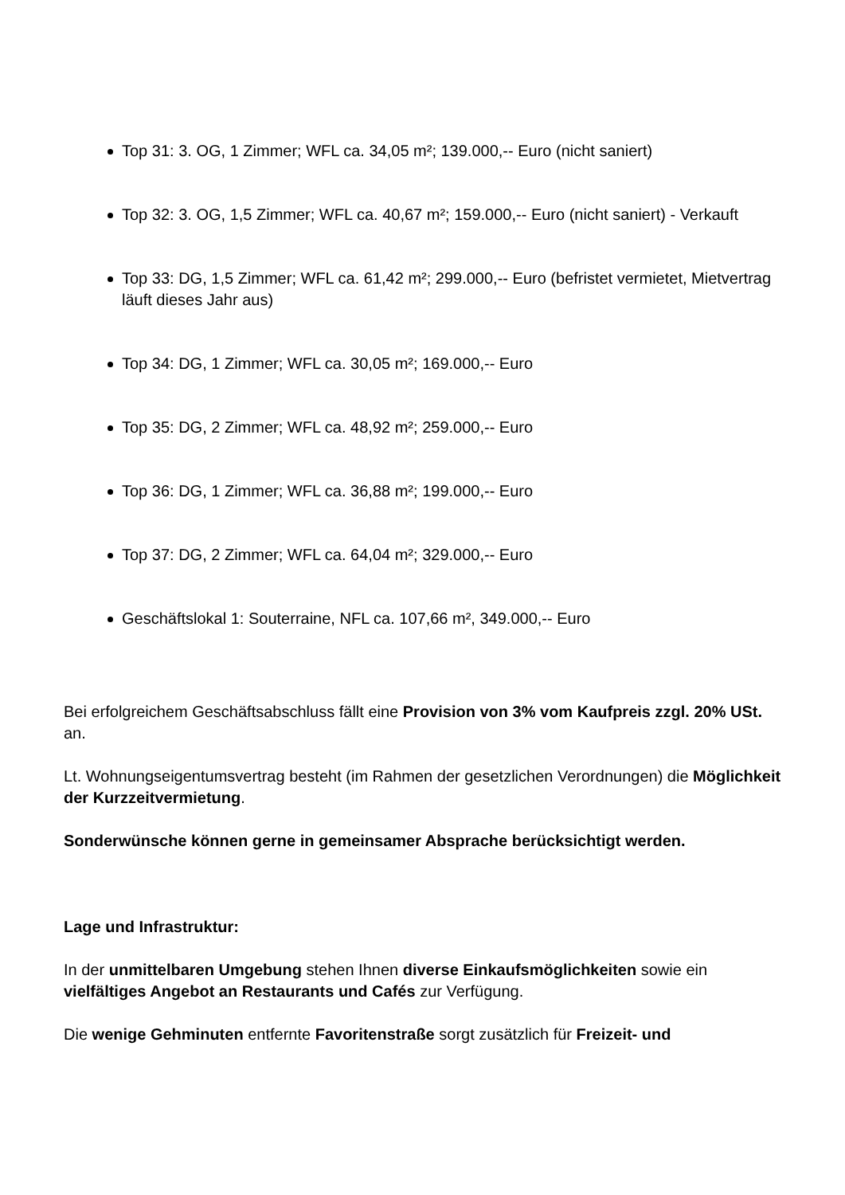Top 31: 3. OG, 1 Zimmer; WFL ca. 34,05 m²; 139.000,-- Euro (nicht saniert)
Top 32: 3. OG, 1,5 Zimmer; WFL ca. 40,67 m²; 159.000,-- Euro (nicht saniert) - Verkauft
Top 33: DG, 1,5 Zimmer; WFL ca. 61,42 m²; 299.000,-- Euro (befristet vermietet, Mietvertrag läuft dieses Jahr aus)
Top 34: DG, 1 Zimmer; WFL ca. 30,05 m²; 169.000,-- Euro
Top 35: DG, 2 Zimmer; WFL ca. 48,92 m²; 259.000,-- Euro
Top 36: DG, 1 Zimmer; WFL ca. 36,88 m²; 199.000,-- Euro
Top 37: DG, 2 Zimmer; WFL ca. 64,04 m²; 329.000,-- Euro
Geschäftslokal 1: Souterraine, NFL ca. 107,66 m², 349.000,-- Euro
Bei erfolgreichem Geschäftsabschluss fällt eine Provision von 3% vom Kaufpreis zzgl. 20% USt. an.
Lt. Wohnungseigentumsvertrag besteht (im Rahmen der gesetzlichen Verordnungen) die Möglichkeit der Kurzzeitvermietung.
Sonderwünsche können gerne in gemeinsamer Absprache berücksichtigt werden.
Lage und Infrastruktur:
In der unmittelbaren Umgebung stehen Ihnen diverse Einkaufsmöglichkeiten sowie ein vielfältiges Angebot an Restaurants und Cafés zur Verfügung.
Die wenige Gehminuten entfernte Favoritenstraße sorgt zusätzlich für Freizeit- und